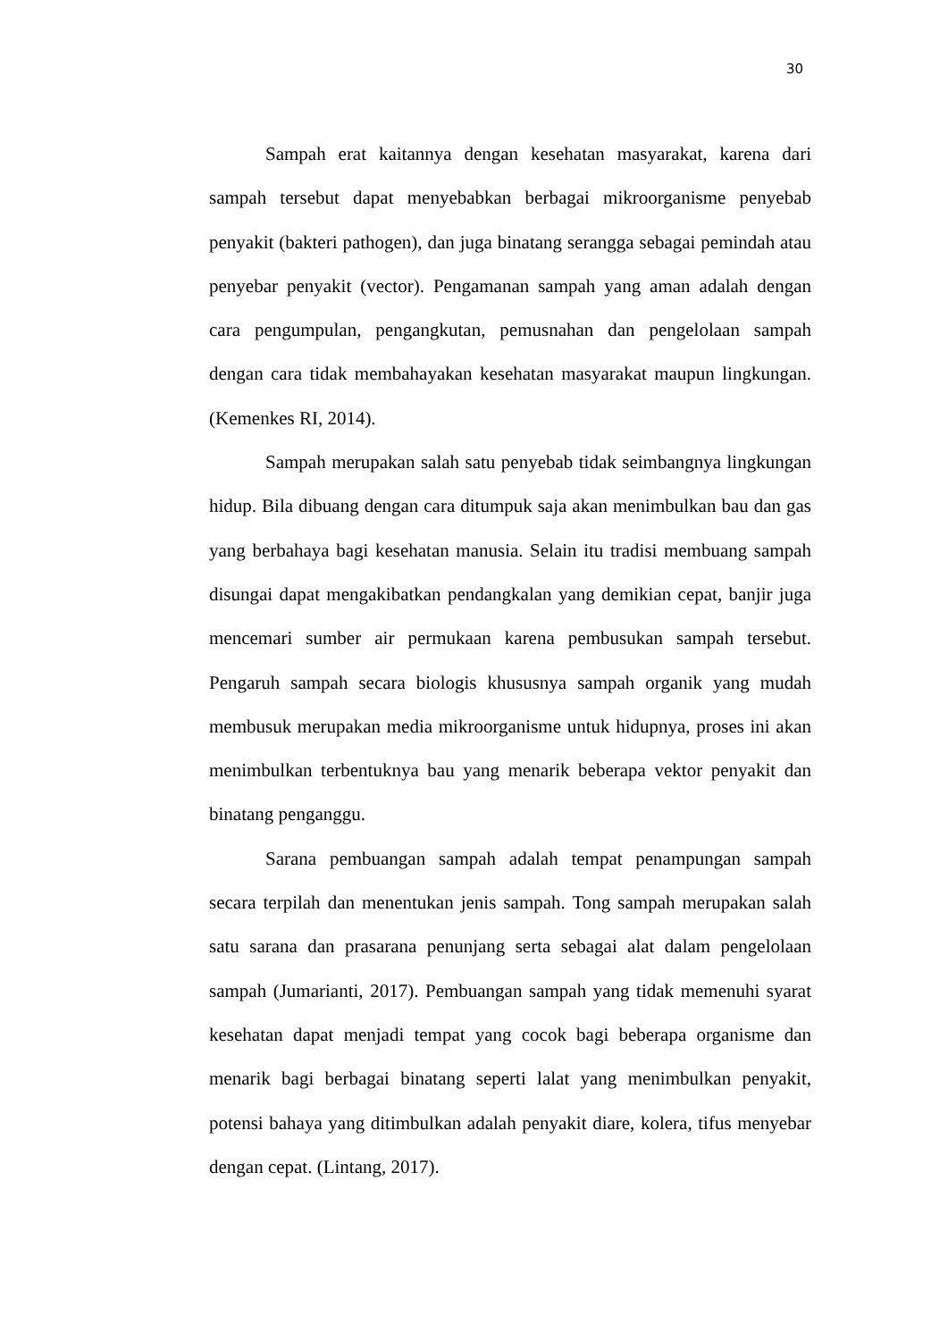30
Sampah erat kaitannya dengan kesehatan masyarakat, karena dari sampah tersebut dapat menyebabkan berbagai mikroorganisme penyebab penyakit (bakteri pathogen), dan juga binatang serangga sebagai pemindah atau penyebar penyakit (vector). Pengamanan sampah yang aman adalah dengan cara pengumpulan, pengangkutan, pemusnahan dan pengelolaan sampah dengan cara tidak membahayakan kesehatan masyarakat maupun lingkungan. (Kemenkes RI, 2014).
Sampah merupakan salah satu penyebab tidak seimbangnya lingkungan hidup. Bila dibuang dengan cara ditumpuk saja akan menimbulkan bau dan gas yang berbahaya bagi kesehatan manusia. Selain itu tradisi membuang sampah disungai dapat mengakibatkan pendangkalan yang demikian cepat, banjir juga mencemari sumber air permukaan karena pembusukan sampah tersebut. Pengaruh sampah secara biologis khususnya sampah organik yang mudah membusuk merupakan media mikroorganisme untuk hidupnya, proses ini akan menimbulkan terbentuknya bau yang menarik beberapa vektor penyakit dan binatang penganggu.
Sarana pembuangan sampah adalah tempat penampungan sampah secara terpilah dan menentukan jenis sampah. Tong sampah merupakan salah satu sarana dan prasarana penunjang serta sebagai alat dalam pengelolaan sampah (Jumarianti, 2017). Pembuangan sampah yang tidak memenuhi syarat kesehatan dapat menjadi tempat yang cocok bagi beberapa organisme dan menarik bagi berbagai binatang seperti lalat yang menimbulkan penyakit, potensi bahaya yang ditimbulkan adalah penyakit diare, kolera, tifus menyebar dengan cepat. (Lintang, 2017).